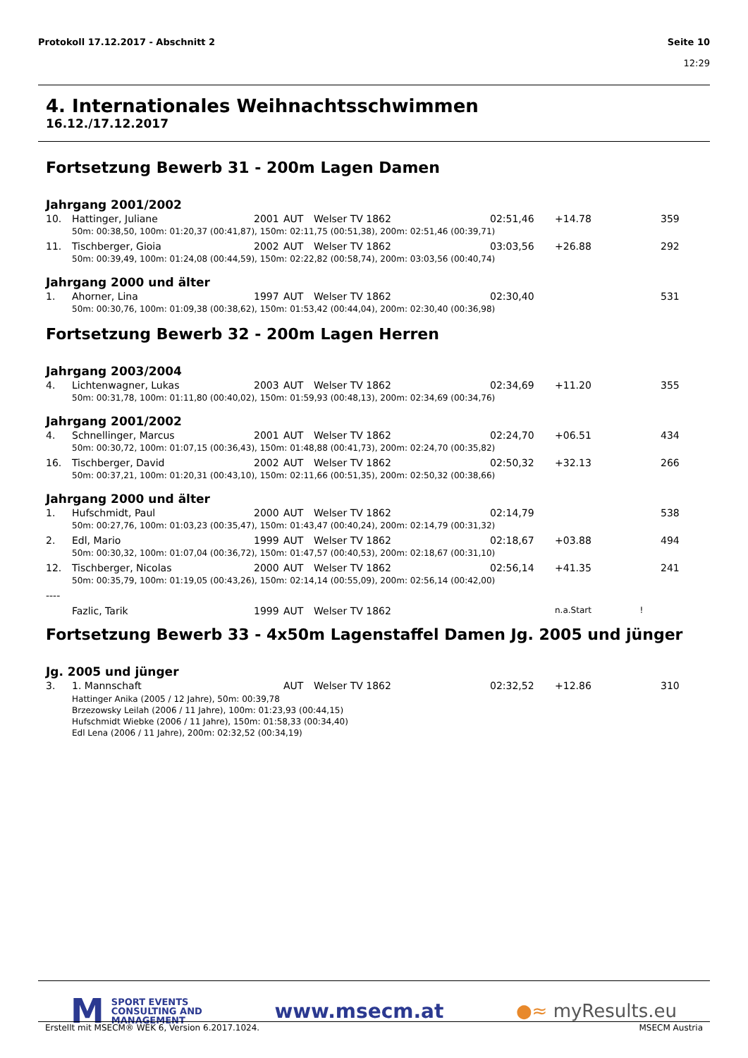Seite 10
12:29 Protokoll 17.12.2017 - Abschnitt 2
4. Internationales Weihnachtsschwimmen
16.12./17.12.2017
Fortsetzung Bewerb 31 - 200m Lagen Damen
Jahrgang 2001/2002
| 10. | Hattinger, Juliane | 2001 | AUT | Welser TV 1862 | 02:51,46 | +14.78 | 359 |
| | 50m: 00:38,50, 100m: 01:20,37 (00:41,87), 150m: 02:11,75 (00:51,38), 200m: 02:51,46 (00:39,71) | | | | | | |
| 11. | Tischberger, Gioia | 2002 | AUT | Welser TV 1862 | 03:03,56 | +26.88 | 292 |
| | 50m: 00:39,49, 100m: 01:24,08 (00:44,59), 150m: 02:22,82 (00:58,74), 200m: 03:03,56 (00:40,74) | | | | | | |
Jahrgang 2000 und älter
| 1. | Ahorner, Lina | 1997 | AUT | Welser TV 1862 | 02:30,40 | | 531 |
| | 50m: 00:30,76, 100m: 01:09,38 (00:38,62), 150m: 01:53,42 (00:44,04), 200m: 02:30,40 (00:36,98) | | | | | | |
Fortsetzung Bewerb 32 - 200m Lagen Herren
Jahrgang 2003/2004
| 4. | Lichtenwagner, Lukas | 2003 | AUT | Welser TV 1862 | 02:34,69 | +11.20 | 355 |
| | 50m: 00:31,78, 100m: 01:11,80 (00:40,02), 150m: 01:59,93 (00:48,13), 200m: 02:34,69 (00:34,76) | | | | | | |
Jahrgang 2001/2002
| 4. | Schnellinger, Marcus | 2001 | AUT | Welser TV 1862 | 02:24,70 | +06.51 | 434 |
| | 50m: 00:30,72, 100m: 01:07,15 (00:36,43), 150m: 01:48,88 (00:41,73), 200m: 02:24,70 (00:35,82) | | | | | | |
| 16. | Tischberger, David | 2002 | AUT | Welser TV 1862 | 02:50,32 | +32.13 | 266 |
| | 50m: 00:37,21, 100m: 01:20,31 (00:43,10), 150m: 02:11,66 (00:51,35), 200m: 02:50,32 (00:38,66) | | | | | | |
Jahrgang 2000 und älter
| 1. | Hufschmidt, Paul | 2000 | AUT | Welser TV 1862 | 02:14,79 | | 538 |
| | 50m: 00:27,76, 100m: 01:03,23 (00:35,47), 150m: 01:43,47 (00:40,24), 200m: 02:14,79 (00:31,32) | | | | | | |
| 2. | Edl, Mario | 1999 | AUT | Welser TV 1862 | 02:18,67 | +03.88 | 494 |
| | 50m: 00:30,32, 100m: 01:07,04 (00:36,72), 150m: 01:47,57 (00:40,53), 200m: 02:18,67 (00:31,10) | | | | | | |
| 12. | Tischberger, Nicolas | 2000 | AUT | Welser TV 1862 | 02:56,14 | +41.35 | 241 |
| | 50m: 00:35,79, 100m: 01:19,05 (00:43,26), 150m: 02:14,14 (00:55,09), 200m: 02:56,14 (00:42,00) | | | | | | |
| ---- | | | | | | | |
| | Fazlic, Tarik | 1999 | AUT | Welser TV 1862 | | n.a.Start ! | |
Fortsetzung Bewerb 33 - 4x50m Lagenstaffel Damen Jg. 2005 und jünger
Jg. 2005 und jünger
| 3. | 1. Mannschaft | | AUT | Welser TV 1862 | 02:32,52 | +12.86 | 310 |
| | Hattinger Anika (2005 / 12 Jahre), 50m: 00:39,78 Brzezowsky Leilah (2006 / 11 Jahre), 100m: 01:23,93 (00:44,15) Hufschmidt Wiebke (2006 / 11 Jahre), 150m: 01:58,33 (00:34,40) Edl Lena (2006 / 11 Jahre), 200m: 02:32,52 (00:34,19) | | | | | | |
M SPORT EVENTS
CONSULTING AND
MANAGEMENT
www.msecm.at ●≈ myResults.eu
MSECM Austria Erstellt mit MSECM® WEK 6, Version 6.2017.1024.